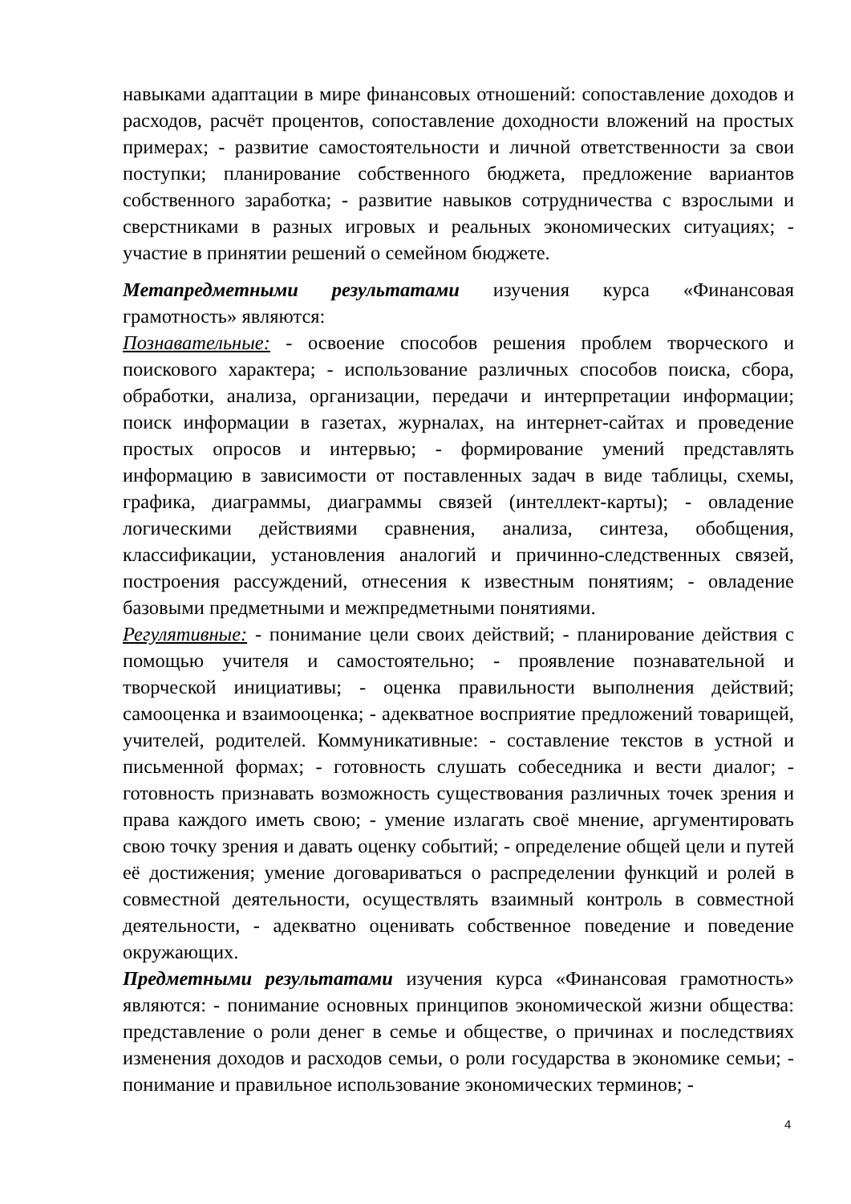навыками адаптации в мире финансовых отношений: сопоставление доходов и расходов, расчёт процентов, сопоставление доходности вложений на простых примерах; - развитие самостоятельности и личной ответственности за свои поступки; планирование собственного бюджета, предложение вариантов собственного заработка; - развитие навыков сотрудничества с взрослыми и сверстниками в разных игровых и реальных экономических ситуациях; - участие в принятии решений о семейном бюджете.
Метапредметными результатами изучения курса «Финансовая грамотность» являются:
Познавательные: - освоение способов решения проблем творческого и поискового характера; - использование различных способов поиска, сбора, обработки, анализа, организации, передачи и интерпретации информации; поиск информации в газетах, журналах, на интернет-сайтах и проведение простых опросов и интервью; - формирование умений представлять информацию в зависимости от поставленных задач в виде таблицы, схемы, графика, диаграммы, диаграммы связей (интеллект-карты); - овладение логическими действиями сравнения, анализа, синтеза, обобщения, классификации, установления аналогий и причинно-следственных связей, построения рассуждений, отнесения к известным понятиям; - овладение базовыми предметными и межпредметными понятиями.
Регулятивные: - понимание цели своих действий; - планирование действия с помощью учителя и самостоятельно; - проявление познавательной и творческой инициативы; - оценка правильности выполнения действий; самооценка и взаимооценка; - адекватное восприятие предложений товарищей, учителей, родителей. Коммуникативные: - составление текстов в устной и письменной формах; - готовность слушать собеседника и вести диалог; - готовность признавать возможность существования различных точек зрения и права каждого иметь свою; - умение излагать своё мнение, аргументировать свою точку зрения и давать оценку событий; - определение общей цели и путей её достижения; умение договариваться о распределении функций и ролей в совместной деятельности, осуществлять взаимный контроль в совместной деятельности, - адекватно оценивать собственное поведение и поведение окружающих.
Предметными результатами изучения курса «Финансовая грамотность» являются: - понимание основных принципов экономической жизни общества: представление о роли денег в семье и обществе, о причинах и последствиях изменения доходов и расходов семьи, о роли государства в экономике семьи; - понимание и правильное использование экономических терминов; -
4